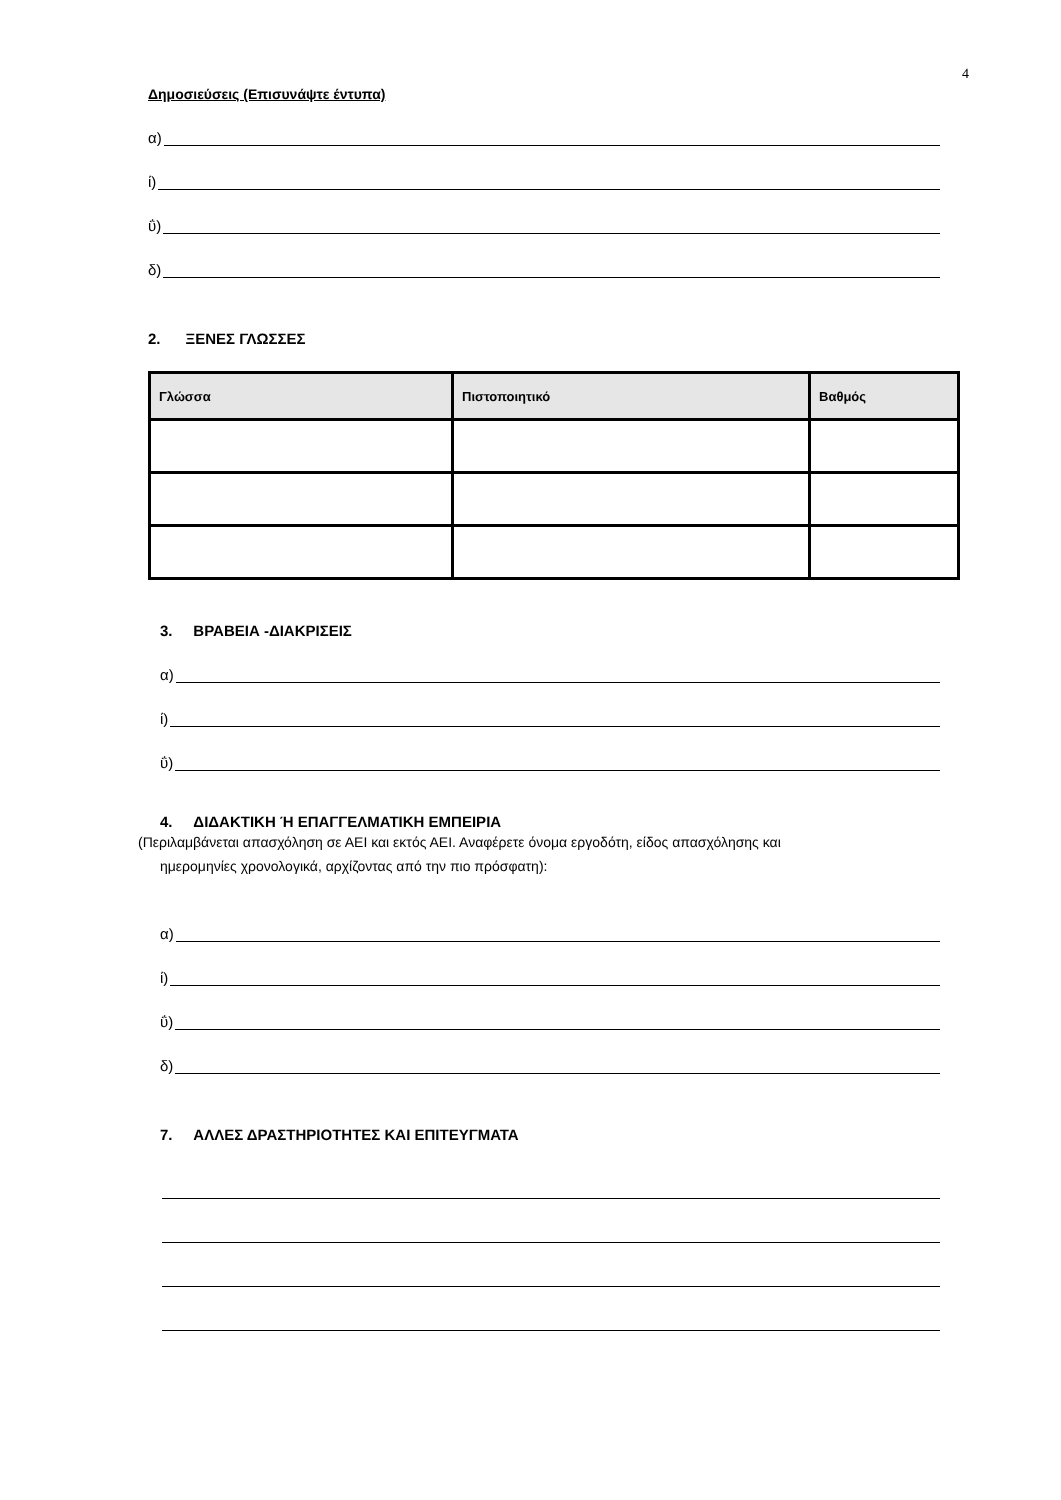4
Δημοσιεύσεις (Επισυνάψτε έντυπα)
α)
ί)
ΰ)
δ)
2. ΞΕΝΕΣ ΓΛΩΣΣΕΣ
| Γλώσσα | Πιστοποιητικό | Βαθμός |
| --- | --- | --- |
3. ΒΡΑΒΕΙΑ -ΔΙΑΚΡΙΣΕΙΣ
α)
ί)
ΰ)
4. ΔΙΔΑΚΤΙΚΗ Ή ΕΠΑΓΓΕΛΜΑΤΙΚΗ ΕΜΠΕΙΡΙΑ
(Περιλαμβάνεται απασχόληση σε ΑΕΙ και εκτός ΑΕΙ. Αναφέρετε όνομα εργοδότη, είδος απασχόλησης και
ημερομηνίες χρονολογικά, αρχίζοντας από την πιο πρόσφατη):
α)
ί)
ΰ)
δ)
7. ΑΛΛΕΣ ΔΡΑΣΤΗΡΙΟΤΗΤΕΣ ΚΑΙ ΕΠΙΤΕΥΓΜΑΤΑ